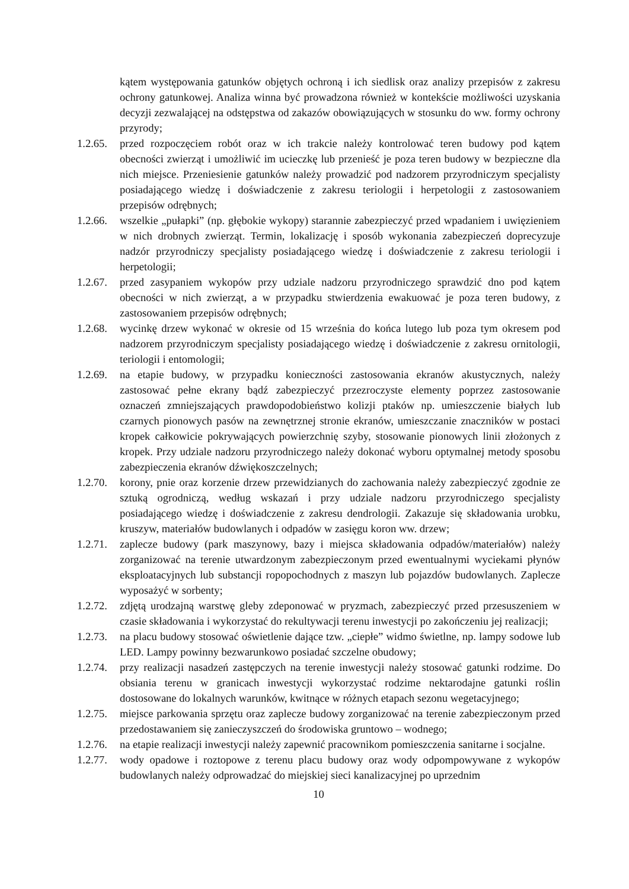kątem występowania gatunków objętych ochroną i ich siedlisk oraz analizy przepisów z zakresu ochrony gatunkowej. Analiza winna być prowadzona również w kontekście możliwości uzyskania decyzji zezwalającej na odstępstwa od zakazów obowiązujących w stosunku do ww. formy ochrony przyrody;
1.2.65.
przed rozpoczęciem robót oraz w ich trakcie należy kontrolować teren budowy pod kątem obecności zwierząt i umożliwić im ucieczkę lub przenieść je poza teren budowy w bezpieczne dla nich miejsce. Przeniesienie gatunków należy prowadzić pod nadzorem przyrodniczym specjalisty posiadającego wiedzę i doświadczenie z zakresu teriologii i herpetologii z zastosowaniem przepisów odrębnych;
1.2.66.
wszelkie „pułapki” (np. głębokie wykopy) starannie zabezpieczyć przed wpadaniem i uwięzieniem w nich drobnych zwierząt. Termin, lokalizację i sposób wykonania zabezpieczeń doprecyzuje nadzór przyrodniczy specjalisty posiadającego wiedzę i doświadczenie z zakresu teriologii i herpetologii;
1.2.67.
przed zasypaniem wykopów przy udziale nadzoru przyrodniczego sprawdzić dno pod kątem obecności w nich zwierząt, a w przypadku stwierdzenia ewakuować je poza teren budowy, z zastosowaniem przepisów odrębnych;
1.2.68.
wycinkę drzew wykonać w okresie od 15 września do końca lutego lub poza tym okresem pod nadzorem przyrodniczym specjalisty posiadającego wiedzę i doświadczenie z zakresu ornitologii, teriologii i entomologii;
1.2.69.
na etapie budowy, w przypadku konieczności zastosowania ekranów akustycznych, należy zastosować pełne ekrany bądź zabezpieczyć przezroczyste elementy poprzez zastosowanie oznaczeń zmniejszających prawdopodobieństwo kolizji ptaków np. umieszczenie białych lub czarnych pionowych pasów na zewnętrznej stronie ekranów, umieszczanie znaczników w postaci kropek całkowicie pokrywających powierzchnię szyby, stosowanie pionowych linii złożonych z kropek. Przy udziale nadzoru przyrodniczego należy dokonać wyboru optymalnej metody sposobu zabezpieczenia ekranów dźwiękoszczelnych;
1.2.70.
korony, pnie oraz korzenie drzew przewidzianych do zachowania należy zabezpieczyć zgodnie ze sztuką ogrodniczą, według wskazań i przy udziale nadzoru przyrodniczego specjalisty posiadającego wiedzę i doświadczenie z zakresu dendrologii. Zakazuje się składowania urobku, kruszyw, materiałów budowlanych i odpadów w zasięgu koron ww. drzew;
1.2.71.
zaplecze budowy (park maszynowy, bazy i miejsca składowania odpadów/materiałów) należy zorganizować na terenie utwardzonym zabezpieczonym przed ewentualnymi wyciekami płynów eksploatacyjnych lub substancji ropopochodnych z maszyn lub pojazdów budowlanych. Zaplecze wyposażyć w sorbenty;
1.2.72.
zdjętą urodzajną warstwę gleby zdeponować w pryzmach, zabezpieczyć przed przesuszeniem w czasie składowania i wykorzystać do rekultywacji terenu inwestycji po zakończeniu jej realizacji;
1.2.73.
na placu budowy stosować oświetlenie dające tzw. „ciepłe” widmo świetlne, np. lampy sodowe lub LED. Lampy powinny bezwarunkowo posiadać szczelne obudowy;
1.2.74.
przy realizacji nasadzeń zastępczych na terenie inwestycji należy stosować gatunki rodzime. Do obsiania terenu w granicach inwestycji wykorzystać rodzime nektarodajne gatunki roślin dostosowane do lokalnych warunków, kwitnące w różnych etapach sezonu wegetacyjnego;
1.2.75.
miejsce parkowania sprzętu oraz zaplecze budowy zorganizować na terenie zabezpieczonym przed przedostawaniem się zanieczyszczeń do środowiska gruntowo – wodnego;
1.2.76.
na etapie realizacji inwestycji należy zapewnić pracownikom pomieszczenia sanitarne i socjalne.
1.2.77.
wody opadowe i roztopowe z terenu placu budowy oraz wody odpompowywane z wykopów budowlanych należy odprowadzać do miejskiej sieci kanalizacyjnej po uprzednim
10